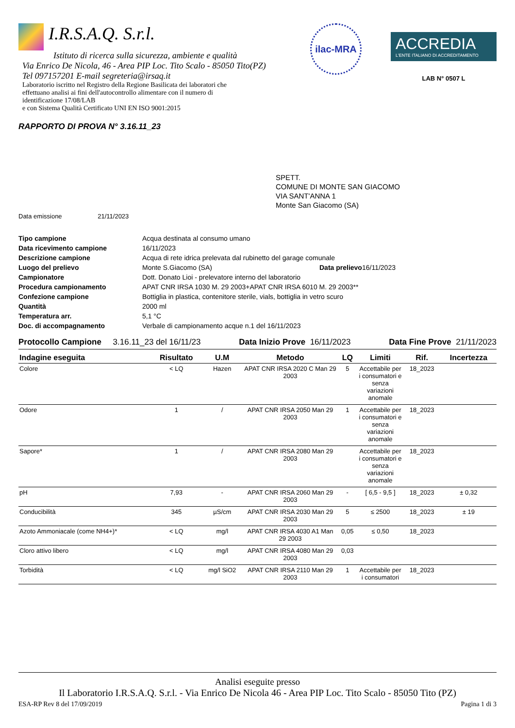I.R.S.A.Q. S.r.l.
Istituto di ricerca sulla sicurezza, ambiente e qualità
Via Enrico De Nicola, 46 - Area PIP Loc. Tito Scalo - 85050 Tito(PZ)
Tel 097157201 E-mail segreteria@irsaq.it
Laboratorio iscritto nel Registro della Regione Basilicata dei laboratori che effettuano analisi ai fini dell'autocontrollo alimentare con il numero di identificazione 17/08/LAB
e con Sistema Qualità Certificato UNI EN ISO 9001:2015
ilac-MRA
ACCREDIA
L'ENTE ITALIANO DI ACCREDITAMENTO
LAB N° 0507 L
RAPPORTO DI PROVA N° 3.16.11_23
SPETT.
COMUNE DI MONTE SAN GIACOMO
VIA SANT'ANNA 1
Monte San Giacomo (SA)
Data emissione 21/11/2023
| Tipo campione | Acqua destinata al consumo umano | | |
| Data ricevimento campione | 16/11/2023 | | |
| Descrizione campione | Acqua di rete idrica prelevata dal rubinetto del garage comunale | | |
| Luogo del prelievo | Monte S.Giacomo (SA) | Data prelievo | 16/11/2023 |
| Campionatore | Dott. Donato Lioi - prelevatore interno del laboratorio | | |
| Procedura campionamento | APAT CNR IRSA 1030 M. 29 2003+APAT CNR IRSA 6010 M. 29 2003** | | |
| Confezione campione | Bottiglia in plastica, contenitore sterile, vials, bottiglia in vetro scuro | | |
| Quantità | 2000 ml | | |
| Temperatura arr. | 5,1 °C | | |
| Doc. di accompagnamento | Verbale di campionamento acque n.1 del 16/11/2023 | | |
Protocollo Campione 3.16.11_23 del 16/11/23 Data Inizio Prove 16/11/2023 Data Fine Prove 21/11/2023
| Indagine eseguita | Risultato | U.M | Metodo | LQ | Limiti | Rif. | Incertezza |
| --- | --- | --- | --- | --- | --- | --- | --- |
| Colore | < LQ | Hazen | APAT CNR IRSA 2020 C Man 29 2003 | 5 | Accettabile per i consumatori e senza variazioni anomale | 18_2023 | |
| Odore | 1 | / | APAT CNR IRSA 2050 Man 29 2003 | 1 | Accettabile per i consumatori e senza variazioni anomale | 18_2023 | |
| Sapore* | 1 | / | APAT CNR IRSA 2080 Man 29 2003 | | Accettabile per i consumatori e senza variazioni anomale | 18_2023 | |
| pH | 7,93 | - | APAT CNR IRSA 2060 Man 29 2003 | - | [ 6,5 - 9,5 ] | 18_2023 | ± 0,32 |
| Conducibilità | 345 | µS/cm | APAT CNR IRSA 2030 Man 29 2003 | 5 | ≤ 2500 | 18_2023 | ± 19 |
| Azoto Ammoniacale (come NH4+)* | < LQ | mg/l | APAT CNR IRSA 4030 A1 Man 29 2003 | 0,05 | ≤ 0,50 | 18_2023 | |
| Cloro attivo libero | < LQ | mg/l | APAT CNR IRSA 4080 Man 29 2003 | 0,03 | | | |
| Torbidità | < LQ | mg/l SiO2 | APAT CNR IRSA 2110 Man 29 2003 | 1 | Accettabile per i consumatori | 18_2023 | |
Analisi eseguite presso
Il Laboratorio I.R.S.A.Q. S.r.l. - Via Enrico De Nicola 46 - Area PIP Loc. Tito Scalo - 85050 Tito (PZ)
ESA-RP Rev 8 del 17/09/2019 Pagina 1 di 3